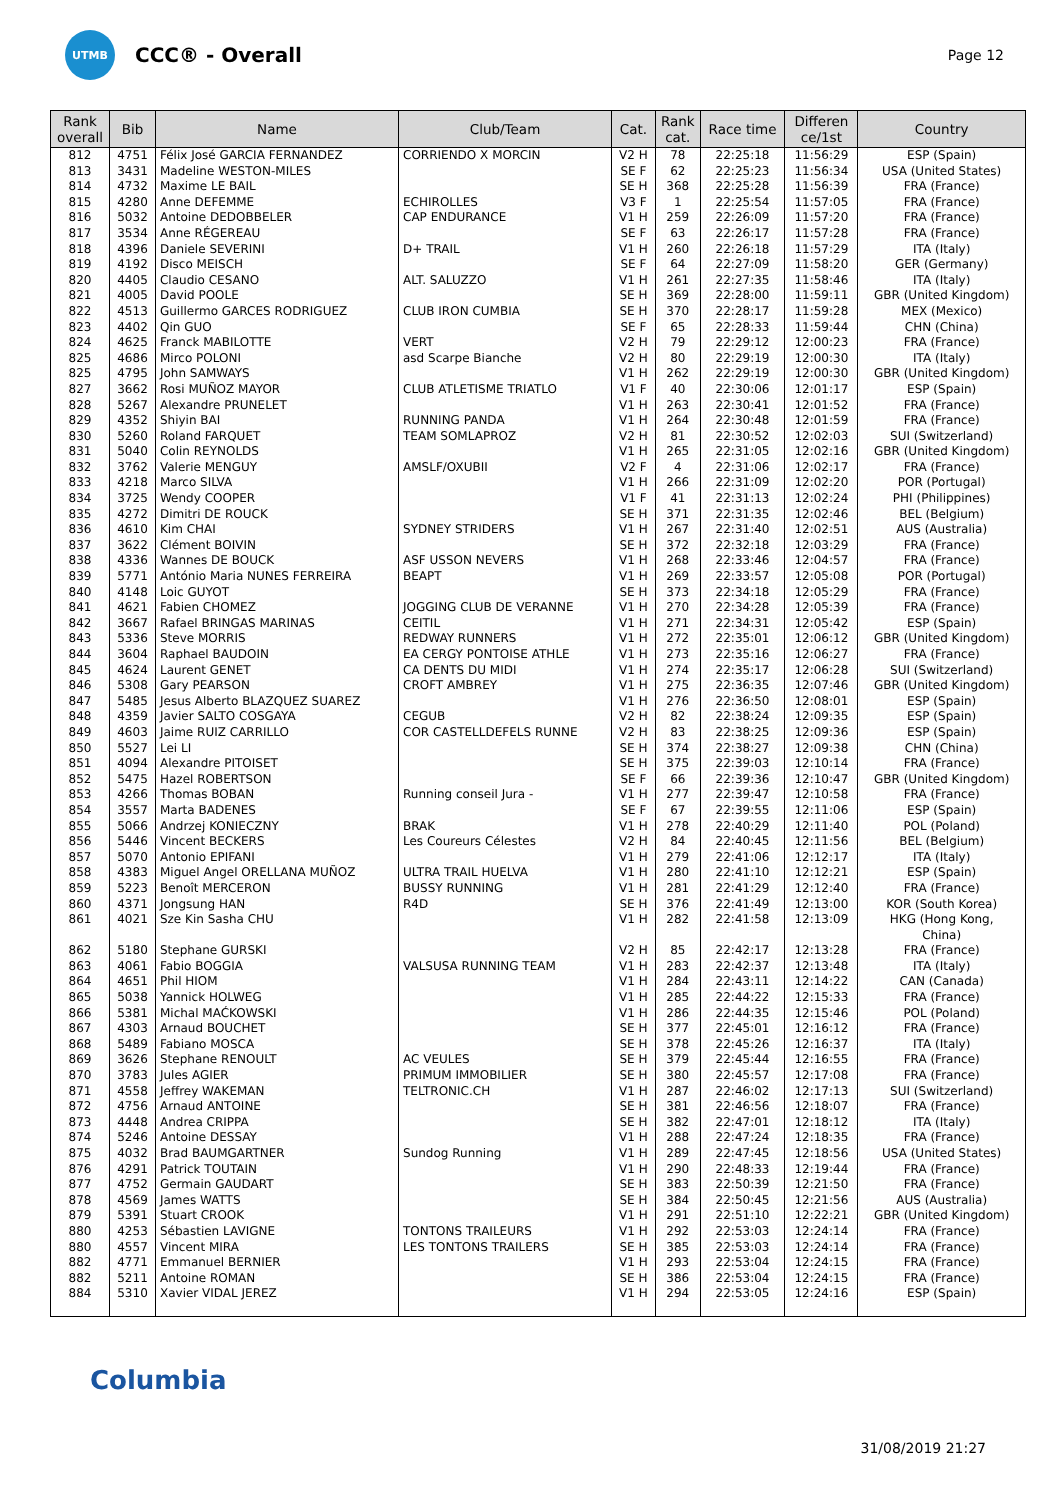UTMB
CCC® - Overall
Page 12
| Rank overall | Bib | Name | Club/Team | Cat. | Rank cat. | Race time | Differen ce/1st | Country |
| --- | --- | --- | --- | --- | --- | --- | --- | --- |
| 812 | 4751 | Félix José GARCIA FERNANDEZ | CORRIENDO X MORCIN | V2 H | 78 | 22:25:18 | 11:56:29 | ESP (Spain) |
| 813 | 3431 | Madeline WESTON-MILES | | SE F | 62 | 22:25:23 | 11:56:34 | USA (United States) |
| 814 | 4732 | Maxime LE BAIL | | SE H | 368 | 22:25:28 | 11:56:39 | FRA (France) |
| 815 | 4280 | Anne DEFEMME | ECHIROLLES | V3 F | 1 | 22:25:54 | 11:57:05 | FRA (France) |
| 816 | 5032 | Antoine DEDOBBELER | CAP ENDURANCE | V1 H | 259 | 22:26:09 | 11:57:20 | FRA (France) |
| 817 | 3534 | Anne RÉGEREAU | | SE F | 63 | 22:26:17 | 11:57:28 | FRA (France) |
| 818 | 4396 | Daniele SEVERINI | D+ TRAIL | V1 H | 260 | 22:26:18 | 11:57:29 | ITA (Italy) |
| 819 | 4192 | Disco MEISCH | | SE F | 64 | 22:27:09 | 11:58:20 | GER (Germany) |
| 820 | 4405 | Claudio CESANO | ALT. SALUZZO | V1 H | 261 | 22:27:35 | 11:58:46 | ITA (Italy) |
| 821 | 4005 | David POOLE | | SE H | 369 | 22:28:00 | 11:59:11 | GBR (United Kingdom) |
| 822 | 4513 | Guillermo GARCES RODRIGUEZ | CLUB IRON CUMBIA | SE H | 370 | 22:28:17 | 11:59:28 | MEX (Mexico) |
| 823 | 4402 | Qin GUO | | SE F | 65 | 22:28:33 | 11:59:44 | CHN (China) |
| 824 | 4625 | Franck MABILOTTE | VERT | V2 H | 79 | 22:29:12 | 12:00:23 | FRA (France) |
| 825 | 4686 | Mirco POLONI | asd Scarpe Bianche | V2 H | 80 | 22:29:19 | 12:00:30 | ITA (Italy) |
| 825 | 4795 | John SAMWAYS | | V1 H | 262 | 22:29:19 | 12:00:30 | GBR (United Kingdom) |
| 827 | 3662 | Rosi MUÑOZ MAYOR | CLUB ATLETISME TRIATLO | V1 F | 40 | 22:30:06 | 12:01:17 | ESP (Spain) |
| 828 | 5267 | Alexandre PRUNELET | | V1 H | 263 | 22:30:41 | 12:01:52 | FRA (France) |
| 829 | 4352 | Shiyin BAI | RUNNING PANDA | V1 H | 264 | 22:30:48 | 12:01:59 | FRA (France) |
| 830 | 5260 | Roland FARQUET | TEAM SOMLAPROZ | V2 H | 81 | 22:30:52 | 12:02:03 | SUI (Switzerland) |
| 831 | 5040 | Colin REYNOLDS | | V1 H | 265 | 22:31:05 | 12:02:16 | GBR (United Kingdom) |
| 832 | 3762 | Valerie MENGUY | AMSLF/OXUBII | V2 F | 4 | 22:31:06 | 12:02:17 | FRA (France) |
| 833 | 4218 | Marco SILVA | | V1 H | 266 | 22:31:09 | 12:02:20 | POR (Portugal) |
| 834 | 3725 | Wendy COOPER | | V1 F | 41 | 22:31:13 | 12:02:24 | PHI (Philippines) |
| 835 | 4272 | Dimitri DE ROUCK | | SE H | 371 | 22:31:35 | 12:02:46 | BEL (Belgium) |
| 836 | 4610 | Kim CHAI | SYDNEY STRIDERS | V1 H | 267 | 22:31:40 | 12:02:51 | AUS (Australia) |
| 837 | 3622 | Clément BOIVIN | | SE H | 372 | 22:32:18 | 12:03:29 | FRA (France) |
| 838 | 4336 | Wannes DE BOUCK | ASF USSON NEVERS | V1 H | 268 | 22:33:46 | 12:04:57 | FRA (France) |
| 839 | 5771 | António Maria NUNES FERREIRA | BEAPT | V1 H | 269 | 22:33:57 | 12:05:08 | POR (Portugal) |
| 840 | 4148 | Loic GUYOT | | SE H | 373 | 22:34:18 | 12:05:29 | FRA (France) |
| 841 | 4621 | Fabien CHOMEZ | JOGGING CLUB DE VERANNE | V1 H | 270 | 22:34:28 | 12:05:39 | FRA (France) |
| 842 | 3667 | Rafael BRINGAS MARINAS | CEITIL | V1 H | 271 | 22:34:31 | 12:05:42 | ESP (Spain) |
| 843 | 5336 | Steve MORRIS | REDWAY RUNNERS | V1 H | 272 | 22:35:01 | 12:06:12 | GBR (United Kingdom) |
| 844 | 3604 | Raphael BAUDOIN | EA CERGY PONTOISE ATHLE | V1 H | 273 | 22:35:16 | 12:06:27 | FRA (France) |
| 845 | 4624 | Laurent GENET | CA DENTS DU MIDI | V1 H | 274 | 22:35:17 | 12:06:28 | SUI (Switzerland) |
| 846 | 5308 | Gary PEARSON | CROFT AMBREY | V1 H | 275 | 22:36:35 | 12:07:46 | GBR (United Kingdom) |
| 847 | 5485 | Jesus Alberto BLAZQUEZ SUAREZ | | V1 H | 276 | 22:36:50 | 12:08:01 | ESP (Spain) |
| 848 | 4359 | Javier SALTO COSGAYA | CEGUB | V2 H | 82 | 22:38:24 | 12:09:35 | ESP (Spain) |
| 849 | 4603 | Jaime RUIZ CARRILLO | COR CASTELLDEFELS RUNNE | V2 H | 83 | 22:38:25 | 12:09:36 | ESP (Spain) |
| 850 | 5527 | Lei LI | | SE H | 374 | 22:38:27 | 12:09:38 | CHN (China) |
| 851 | 4094 | Alexandre PITOISET | | SE H | 375 | 22:39:03 | 12:10:14 | FRA (France) |
| 852 | 5475 | Hazel ROBERTSON | | SE F | 66 | 22:39:36 | 12:10:47 | GBR (United Kingdom) |
| 853 | 4266 | Thomas BOBAN | Running conseil Jura - | V1 H | 277 | 22:39:47 | 12:10:58 | FRA (France) |
| 854 | 3557 | Marta BADENES | | SE F | 67 | 22:39:55 | 12:11:06 | ESP (Spain) |
| 855 | 5066 | Andrzej KONIECZNY | BRAK | V1 H | 278 | 22:40:29 | 12:11:40 | POL (Poland) |
| 856 | 5446 | Vincent BECKERS | Les Coureurs Célestes | V2 H | 84 | 22:40:45 | 12:11:56 | BEL (Belgium) |
| 857 | 5070 | Antonio EPIFANI | | V1 H | 279 | 22:41:06 | 12:12:17 | ITA (Italy) |
| 858 | 4383 | Miguel Angel ORELLANA MUÑOZ | ULTRA TRAIL HUELVA | V1 H | 280 | 22:41:10 | 12:12:21 | ESP (Spain) |
| 859 | 5223 | Benoît MERCERON | BUSSY RUNNING | V1 H | 281 | 22:41:29 | 12:12:40 | FRA (France) |
| 860 | 4371 | Jongsung HAN | R4D | SE H | 376 | 22:41:49 | 12:13:00 | KOR (South Korea) |
| 861 | 4021 | Sze Kin Sasha CHU | | V1 H | 282 | 22:41:58 | 12:13:09 | HKG (Hong Kong, China) |
| 862 | 5180 | Stephane GURSKI | | V2 H | 85 | 22:42:17 | 12:13:28 | FRA (France) |
| 863 | 4061 | Fabio BOGGIA | VALSUSA RUNNING TEAM | V1 H | 283 | 22:42:37 | 12:13:48 | ITA (Italy) |
| 864 | 4651 | Phil HIOM | | V1 H | 284 | 22:43:11 | 12:14:22 | CAN (Canada) |
| 865 | 5038 | Yannick HOLWEG | | V1 H | 285 | 22:44:22 | 12:15:33 | FRA (France) |
| 866 | 5381 | Michal MAĆKOWSKI | | V1 H | 286 | 22:44:35 | 12:15:46 | POL (Poland) |
| 867 | 4303 | Arnaud BOUCHET | | SE H | 377 | 22:45:01 | 12:16:12 | FRA (France) |
| 868 | 5489 | Fabiano MOSCA | | SE H | 378 | 22:45:26 | 12:16:37 | ITA (Italy) |
| 869 | 3626 | Stephane RENOULT | AC VEULES | SE H | 379 | 22:45:44 | 12:16:55 | FRA (France) |
| 870 | 3783 | Jules AGIER | PRIMUM IMMOBILIER | SE H | 380 | 22:45:57 | 12:17:08 | FRA (France) |
| 871 | 4558 | Jeffrey WAKEMAN | TELTRONIC.CH | V1 H | 287 | 22:46:02 | 12:17:13 | SUI (Switzerland) |
| 872 | 4756 | Arnaud ANTOINE | | SE H | 381 | 22:46:56 | 12:18:07 | FRA (France) |
| 873 | 4448 | Andrea CRIPPA | | SE H | 382 | 22:47:01 | 12:18:12 | ITA (Italy) |
| 874 | 5246 | Antoine DESSAY | | V1 H | 288 | 22:47:24 | 12:18:35 | FRA (France) |
| 875 | 4032 | Brad BAUMGARTNER | Sundog Running | V1 H | 289 | 22:47:45 | 12:18:56 | USA (United States) |
| 876 | 4291 | Patrick TOUTAIN | | V1 H | 290 | 22:48:33 | 12:19:44 | FRA (France) |
| 877 | 4752 | Germain GAUDART | | SE H | 383 | 22:50:39 | 12:21:50 | FRA (France) |
| 878 | 4569 | James WATTS | | SE H | 384 | 22:50:45 | 12:21:56 | AUS (Australia) |
| 879 | 5391 | Stuart CROOK | | V1 H | 291 | 22:51:10 | 12:22:21 | GBR (United Kingdom) |
| 880 | 4253 | Sébastien LAVIGNE | TONTONS TRAILEURS | V1 H | 292 | 22:53:03 | 12:24:14 | FRA (France) |
| 880 | 4557 | Vincent MIRA | LES TONTONS TRAILERS | SE H | 385 | 22:53:03 | 12:24:14 | FRA (France) |
| 882 | 4771 | Emmanuel BERNIER | | V1 H | 293 | 22:53:04 | 12:24:15 | FRA (France) |
| 882 | 5211 | Antoine ROMAN | | SE H | 386 | 22:53:04 | 12:24:15 | FRA (France) |
| 884 | 5310 | Xavier VIDAL JEREZ | | V1 H | 294 | 22:53:05 | 12:24:16 | ESP (Spain) |
Columbia
31/08/2019 21:27